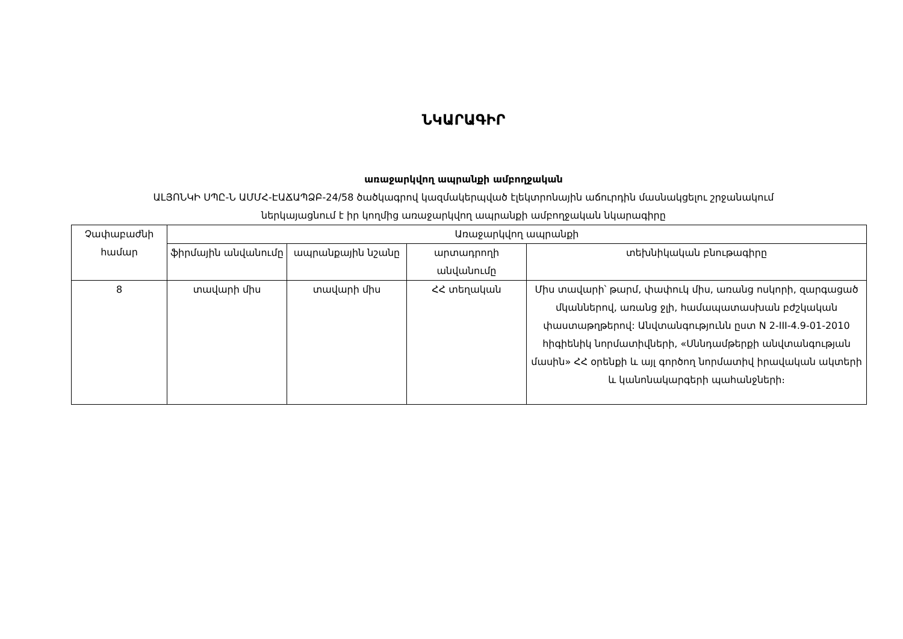ՆԿԱՐԱԳԻՐ
առաջարկվող ապրանքի ամբողջական
ԱԼՅՈՆԿԻ ՍՊԸ-Ն ԱՄՄՀ-ԷԱՃԱՊՁԲ-24/58 ծածկագրով կազմակերպված էլեկտրոնային աճուրդին մասնակցելու շրջանակում
ներկայացնում է իր կողմից առաջարկվող ապրանքի ամբողջական նկարագիրը
| Չափաբաժնի համար | Առաջարկվող ապրանքի | | | |
| --- | --- | --- | --- | --- |
| | ֆիրմային անվանումը | ապրանքային նշանը | արտադրողի անվանումը | տեխնիկական բնութագիրը |
| 8 | տավարի միս | տավարի միս | ՀՀ տեղական | Միս տավարի՝ թարմ, փափուկ միս, առանց ոսկորի, զարգացած մկաններով, առանց ջլի, համապատասխան բժշկական փաստաթղթերով: Անվտանգությունն ըստ N 2-III-4.9-01-2010 հիգիենիկ նորմատիվների, «Սննդամթերքի անվտանգության մասին» ՀՀ օրենքի և այլ գործող նորմատիվ իրավական ակտերի և կանոնակարգերի պահանջների։ |